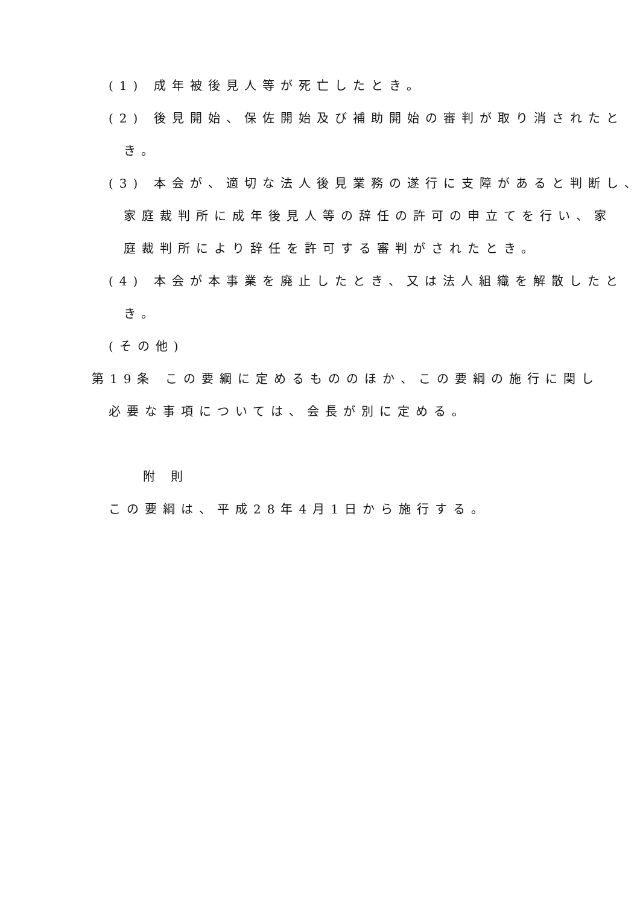(1) 成年被後見人等が死亡したとき。
(2) 後見開始、保佐開始及び補助開始の審判が取り消されたと
き。
(3) 本会が、適切な法人後見業務の遂行に支障があると判断し、
家庭裁判所に成年後見人等の辞任の許可の申立てを行い、家
庭裁判所により辞任を許可する審判がされたとき。
(4) 本会が本事業を廃止したとき、又は法人組織を解散したと
き。
(その他)
第19条 この要綱に定めるもののほか、この要綱の施行に関し
必要な事項については、会長が別に定める。
附 則
この要綱は、平成28年4月1日から施行する。